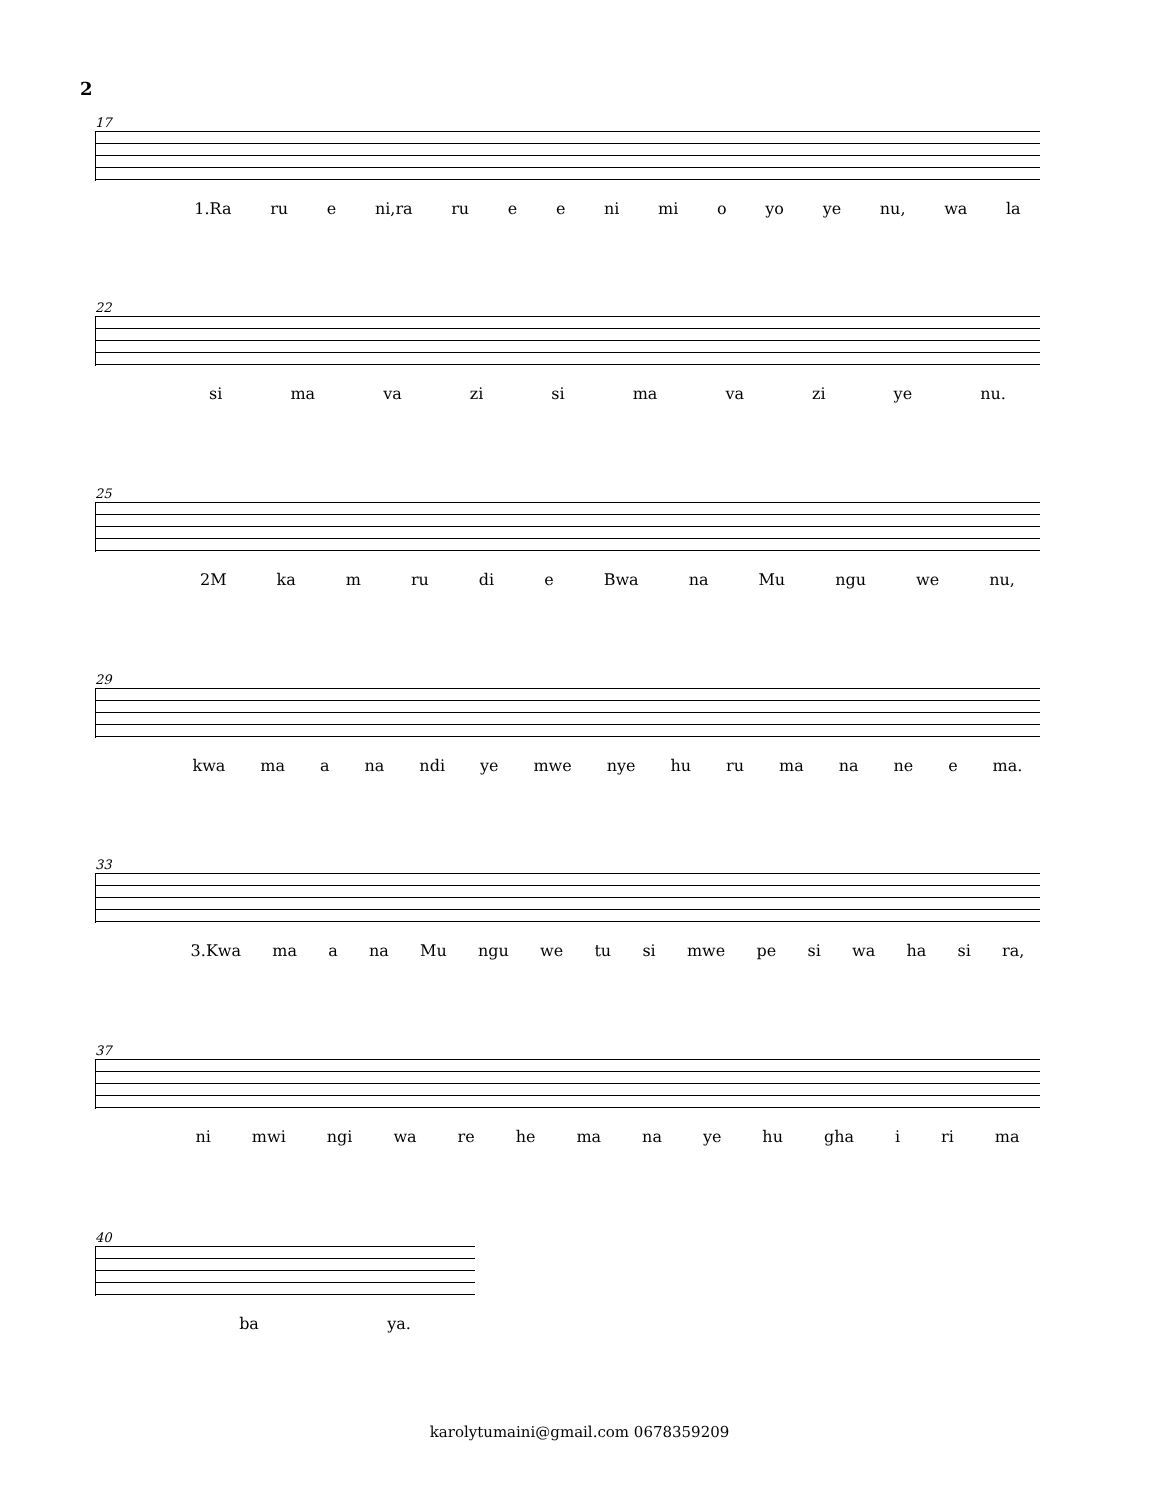2
17
1.Ra ru e ni,ra ru e e ni mi o yo ye nu, wa la
22
si ma va zi si ma va zi ye nu.
25
2M ka m ru di e Bwa na Mu ngu we nu,
29
kwa ma a na ndi ye mwe nye hu ru ma na ne e ma.
33
3.Kwa ma a na Mu ngu we tu si mwe pe si wa ha si ra,
37
ni mwi ngi wa re he ma na ye hu gha i ri ma
40
ba ya.
karolytumaini@gmail.com 0678359209